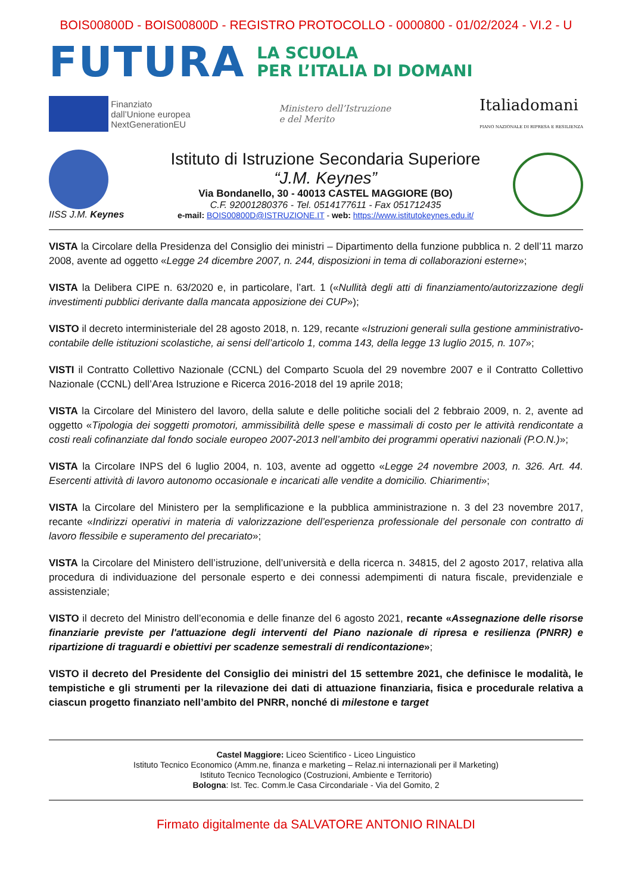BOIS00800D - BOIS00800D - REGISTRO PROTOCOLLO - 0000800 - 01/02/2024 - VI.2 - U
FUTURA
LA SCUOLA
PER L’ITALIA DI DOMANI
Finanziato
dall’Unione europea
NextGenerationEU
Ministero dell’Istruzione
e del Merito
Italiadomani
PIANO NAZIONALE DI RIPRESA E RESILIENZA
IISS J.M. Keynes
Istituto di Istruzione Secondaria Superiore
“J.M. Keynes”
Via Bondanello, 30 - 40013 CASTEL MAGGIORE (BO)
C.F. 92001280376 - Tel. 0514177611 - Fax 051712435
e-mail: BOIS00800D@ISTRUZIONE.IT - web: https://www.istitutokeynes.edu.it/
VISTA la Circolare della Presidenza del Consiglio dei ministri – Dipartimento della funzione pubblica n. 2 dell’11 marzo 2008, avente ad oggetto «Legge 24 dicembre 2007, n. 244, disposizioni in tema di collaborazioni esterne»;
VISTA la Delibera CIPE n. 63/2020 e, in particolare, l’art. 1 («Nullità degli atti di finanziamento/autorizzazione degli investimenti pubblici derivante dalla mancata apposizione dei CUP»);
VISTO il decreto interministeriale del 28 agosto 2018, n. 129, recante «Istruzioni generali sulla gestione amministrativo-contabile delle istituzioni scolastiche, ai sensi dell’articolo 1, comma 143, della legge 13 luglio 2015, n. 107»;
VISTI il Contratto Collettivo Nazionale (CCNL) del Comparto Scuola del 29 novembre 2007 e il Contratto Collettivo Nazionale (CCNL) dell’Area Istruzione e Ricerca 2016-2018 del 19 aprile 2018;
VISTA la Circolare del Ministero del lavoro, della salute e delle politiche sociali del 2 febbraio 2009, n. 2, avente ad oggetto «Tipologia dei soggetti promotori, ammissibilità delle spese e massimali di costo per le attività rendicontate a costi reali cofinanziate dal fondo sociale europeo 2007-2013 nell’ambito dei programmi operativi nazionali (P.O.N.)»;
VISTA la Circolare INPS del 6 luglio 2004, n. 103, avente ad oggetto «Legge 24 novembre 2003, n. 326. Art. 44. Esercenti attività di lavoro autonomo occasionale e incaricati alle vendite a domicilio. Chiarimenti»;
VISTA la Circolare del Ministero per la semplificazione e la pubblica amministrazione n. 3 del 23 novembre 2017, recante «Indirizzi operativi in materia di valorizzazione dell’esperienza professionale del personale con contratto di lavoro flessibile e superamento del precariato»;
VISTA la Circolare del Ministero dell’istruzione, dell’università e della ricerca n. 34815, del 2 agosto 2017, relativa alla procedura di individuazione del personale esperto e dei connessi adempimenti di natura fiscale, previdenziale e assistenziale;
VISTO il decreto del Ministro dell’economia e delle finanze del 6 agosto 2021, recante «Assegnazione delle risorse finanziarie previste per l'attuazione degli interventi del Piano nazionale di ripresa e resilienza (PNRR) e ripartizione di traguardi e obiettivi per scadenze semestrali di rendicontazione»;
VISTO il decreto del Presidente del Consiglio dei ministri del 15 settembre 2021, che definisce le modalità, le tempistiche e gli strumenti per la rilevazione dei dati di attuazione finanziaria, fisica e procedurale relativa a ciascun progetto finanziato nell’ambito del PNRR, nonché di milestone e target
Castel Maggiore: Liceo Scientifico - Liceo Linguistico
Istituto Tecnico Economico (Amm.ne, finanza e marketing – Relaz.ni internazionali per il Marketing)
Istituto Tecnico Tecnologico (Costruzioni, Ambiente e Territorio)
Bologna: Ist. Tec. Comm.le Casa Circondariale - Via del Gomito, 2
Firmato digitalmente da SALVATORE ANTONIO RINALDI